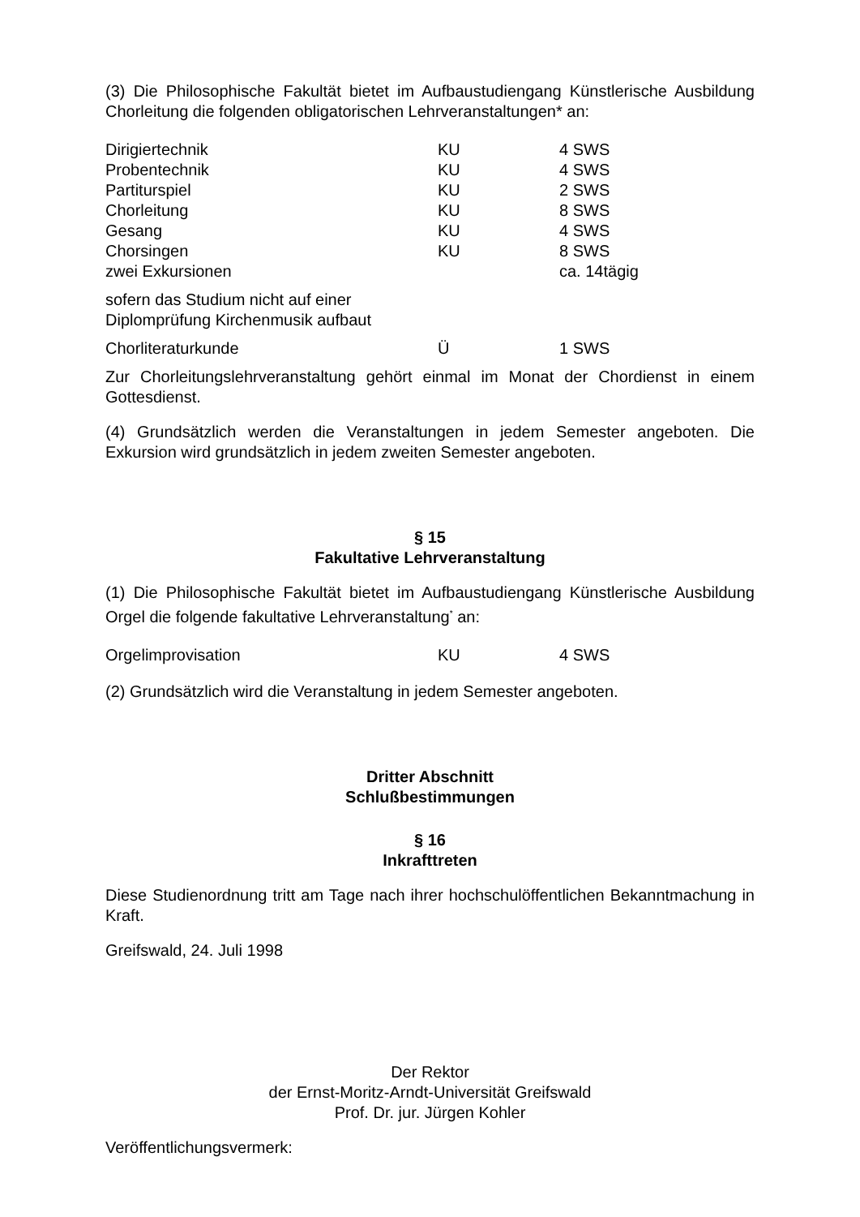(3) Die Philosophische Fakultät bietet im Aufbaustudiengang Künstlerische Ausbildung Chorleitung die folgenden obligatorischen Lehrveranstaltungen* an:
| Dirigiertechnik | KU | 4 SWS |
| Probentechnik | KU | 4 SWS |
| Partiturspiel | KU | 2 SWS |
| Chorleitung | KU | 8 SWS |
| Gesang | KU | 4 SWS |
| Chorsingen | KU | 8 SWS |
| zwei Exkursionen | | ca. 14tägig |
| sofern das Studium nicht auf einer Diplomprüfung Kirchenmusik aufbaut | | |
| Chorliteraturkunde | Ü | 1 SWS |
Zur Chorleitungslehrveranstaltung gehört einmal im Monat der Chordienst in einem Gottesdienst.
(4) Grundsätzlich werden die Veranstaltungen in jedem Semester angeboten. Die Exkursion wird grundsätzlich in jedem zweiten Semester angeboten.
§ 15
Fakultative Lehrveranstaltung
(1) Die Philosophische Fakultät bietet im Aufbaustudiengang Künstlerische Ausbildung Orgel die folgende fakultative Lehrveranstaltung<sup>*</sup> an:
| Orgelimprovisation | KU | 4 SWS |
(2) Grundsätzlich wird die Veranstaltung in jedem Semester angeboten.
Dritter Abschnitt
Schlußbestimmungen
§ 16
Inkrafttreten
Diese Studienordnung tritt am Tage nach ihrer hochschulöffentlichen Bekanntmachung in Kraft.
Greifswald, 24. Juli 1998
Der Rektor
der Ernst-Moritz-Arndt-Universität Greifswald
Prof. Dr. jur. Jürgen Kohler
Veröffentlichungsvermerk: